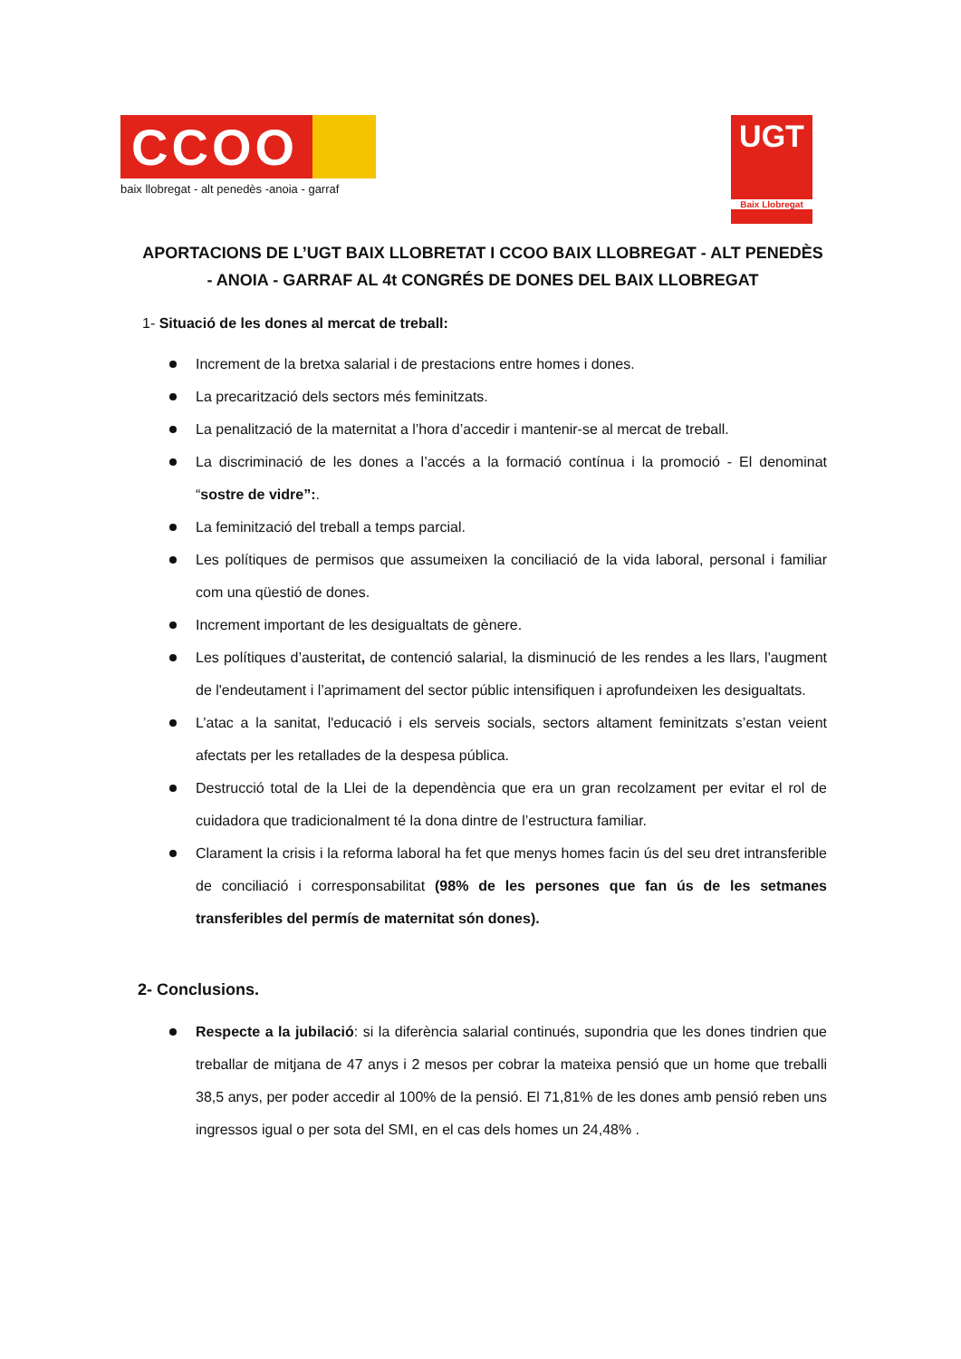CCOO
baix llobregat - alt penedès -anoia - garraf
UGT
Baix Llobregat
APORTACIONS DE L’UGT BAIX LLOBRETAT I CCOO BAIX LLOBREGAT - ALT PENEDÈS - ANOIA - GARRAF AL 4t CONGRÉS DE DONES DEL BAIX LLOBREGAT
1- Situació de les dones al mercat de treball:
Increment de la bretxa salarial i de prestacions entre homes i dones.
La precarització dels sectors més feminitzats.
La penalització de la maternitat a l’hora d’accedir i mantenir-se al mercat de treball.
La discriminació de les dones a l’accés a la formació contínua i la promoció - El denominat “sostre de vidre”:.
La feminització del treball a temps parcial.
Les polítiques de permisos que assumeixen la conciliació de la vida laboral, personal i familiar com una qüestió de dones.
Increment important de les desigualtats de gènere.
Les polítiques d’austeritat, de contenció salarial, la disminució de les rendes a les llars, l'augment de l'endeutament i l’aprimament del sector públic intensifiquen i aprofundeixen les desigualtats.
L’atac a la sanitat, l'educació i els serveis socials, sectors altament feminitzats s’estan veient afectats per les retallades de la despesa pública.
Destrucció total de la Llei de la dependència que era un gran recolzament per evitar el rol de cuidadora que tradicionalment té la dona dintre de l’estructura familiar.
Clarament la crisis i la reforma laboral ha fet que menys homes facin ús del seu dret intransferible de conciliació i corresponsabilitat (98% de les persones que fan ús de les setmanes transferibles del permís de maternitat són dones).
2- Conclusions.
Respecte a la jubilació: si la diferència salarial continués, supondria que les dones tindrien que treballar de mitjana de 47 anys i 2 mesos per cobrar la mateixa pensió que un home que treballi 38,5 anys, per poder accedir al 100% de la pensió. El 71,81% de les dones amb pensió reben uns ingressos igual o per sota del SMI, en el cas dels homes un 24,48% .